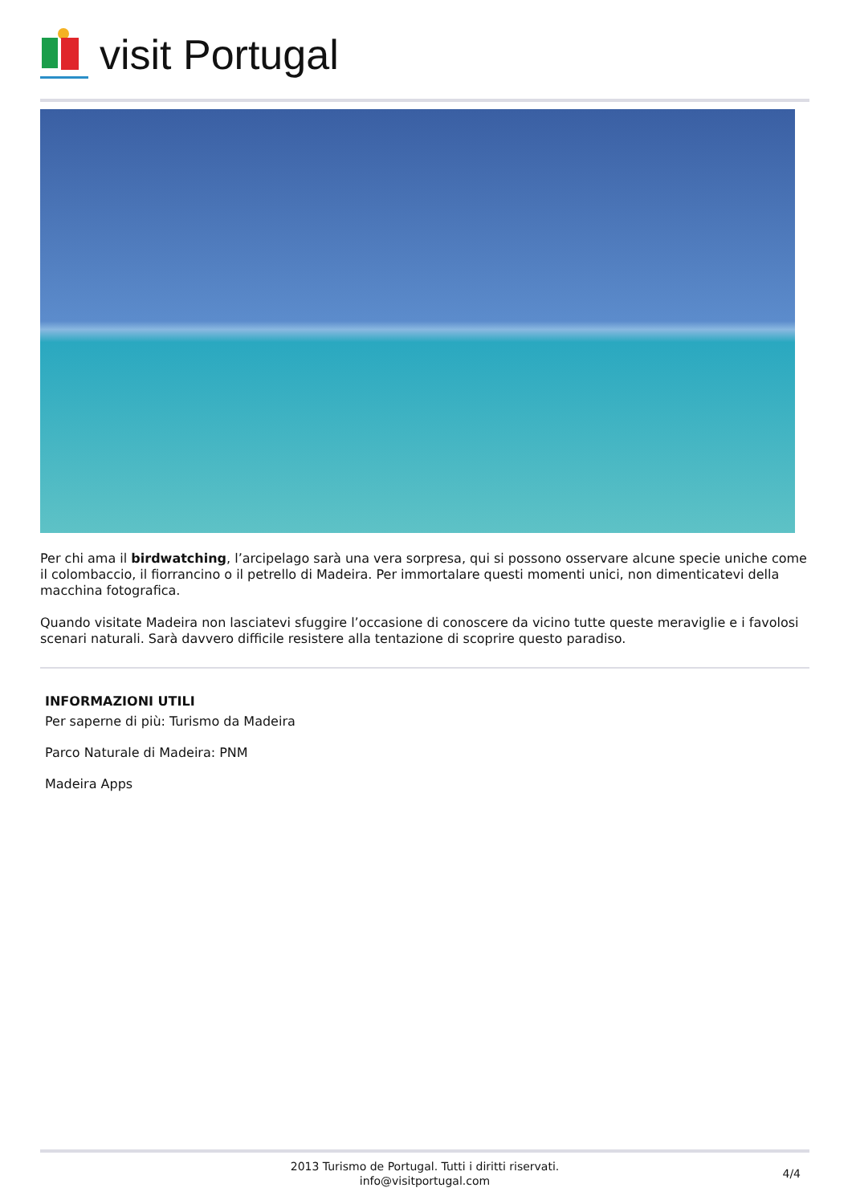visit Portugal
Per chi ama il birdwatching, l’arcipelago sarà una vera sorpresa, qui si possono osservare alcune specie uniche come il colombaccio, il fiorrancino o il petrello di Madeira. Per immortalare questi momenti unici, non dimenticatevi della macchina fotografica.
Quando visitate Madeira non lasciatevi sfuggire l’occasione di conoscere da vicino tutte queste meraviglie e i favolosi scenari naturali. Sarà davvero difficile resistere alla tentazione di scoprire questo paradiso.
INFORMAZIONI UTILI
Per saperne di più: Turismo da Madeira
Parco Naturale di Madeira: PNM
Madeira Apps
2013 Turismo de Portugal. Tutti i diritti riservati.
info@visitportugal.com
4/4